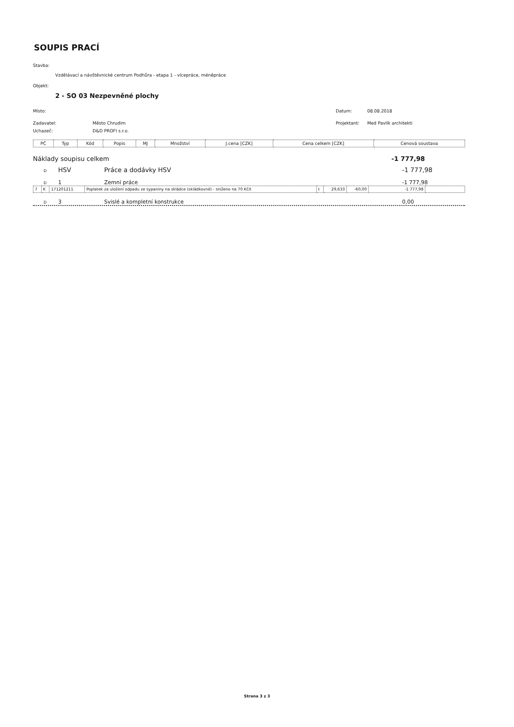SOUPIS PRACÍ
Stavba:
Vzdělávací a návštěvnické centrum Podhůra - etapa 1 - vícepráce, méněpráce
Objekt:
2 - SO 03 Nezpevněné plochy
Místo: Datum: 08.08.2018
Zadavatel: Město Chrudim Projektant: Med Pavlík architekti
Uchazeč: D&D PROFI s.r.o.
| PČ | Typ | Kód | Popis | MJ | Množství | J.cena [CZK] | Cena celkem [CZK] | Cenová soustava |
| --- | --- | --- | --- | --- | --- | --- | --- | --- |
Náklady soupisu celkem -1 777,98
D HSV Práce a dodávky HSV -1 777,98
D 1 Zemní práce -1 777,98
| 7 | K | 171201211 | Poplatek za uložení odpadu ze sypaniny na skládce (skládkovné) - sníženo na 70 Kč/t | t | 29,633 | -60,00 | -1 777,98 | |
D 3 Svislé a kompletní konstrukce 0,00
Strana 3 z 3